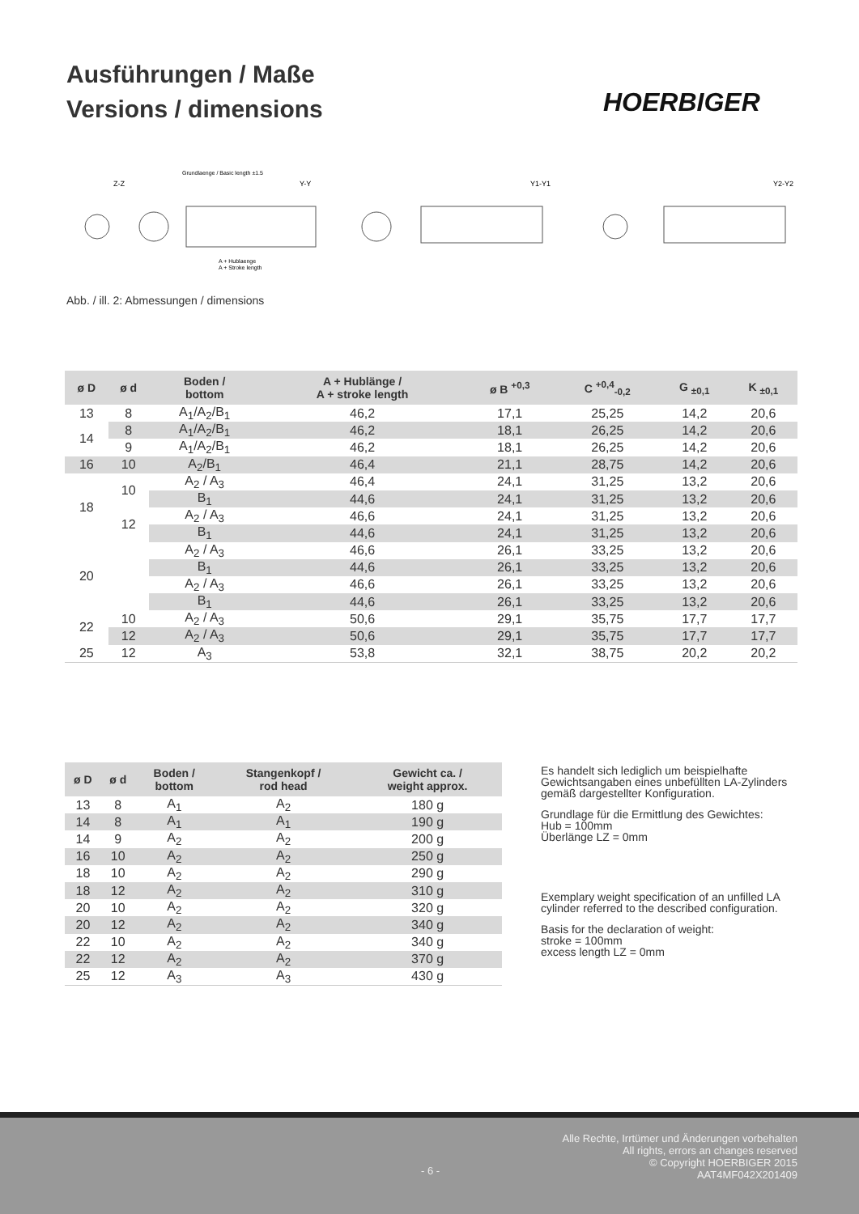Ausführungen / Maße
Versions / dimensions
HOERBIGER
Z-Z
Y-Y
Y1-Y1
Y2-Y2
Grundlaenge / Basic length ±1.5
A + Hublaenge
A + Stroke length
Abb. / ill. 2: Abmessungen / dimensions
| ø D | ø d | Boden / bottom | A + Hublänge / A + stroke length | ø B <sup>+0,3</sup> | C <sup>+0,4</sup><sub>-0,2</sub> | G <sub>±0,1</sub> | K <sub>±0,1</sub> |
| --- | --- | --- | --- | --- | --- | --- | --- |
| 13 | 8 | A<sub>1</sub>/A<sub>2</sub>/B<sub>1</sub> | 46,2 | 17,1 | 25,25 | 14,2 | 20,6 |
| 14 | 8 | A<sub>1</sub>/A<sub>2</sub>/B<sub>1</sub> | 46,2 | 18,1 | 26,25 | 14,2 | 20,6 |
| | 9 | A<sub>1</sub>/A<sub>2</sub>/B<sub>1</sub> | 46,2 | 18,1 | 26,25 | 14,2 | 20,6 |
| 16 | 10 | A<sub>2</sub>/B<sub>1</sub> | 46,4 | 21,1 | 28,75 | 14,2 | 20,6 |
| 18 | 10 | A<sub>2</sub> / A<sub>3</sub> | 46,4 | 24,1 | 31,25 | 13,2 | 20,6 |
| | | B<sub>1</sub> | 44,6 | 24,1 | 31,25 | 13,2 | 20,6 |
| | 12 | A<sub>2</sub> / A<sub>3</sub> | 46,6 | 24,1 | 31,25 | 13,2 | 20,6 |
| | | B<sub>1</sub> | 44,6 | 24,1 | 31,25 | 13,2 | 20,6 |
| 20 | | A<sub>2</sub> / A<sub>3</sub> | 46,6 | 26,1 | 33,25 | 13,2 | 20,6 |
| | | B<sub>1</sub> | 44,6 | 26,1 | 33,25 | 13,2 | 20,6 |
| | | A<sub>2</sub> / A<sub>3</sub> | 46,6 | 26,1 | 33,25 | 13,2 | 20,6 |
| | | B<sub>1</sub> | 44,6 | 26,1 | 33,25 | 13,2 | 20,6 |
| 22 | 10 | A<sub>2</sub> / A<sub>3</sub> | 50,6 | 29,1 | 35,75 | 17,7 | 17,7 |
| | 12 | A<sub>2</sub> / A<sub>3</sub> | 50,6 | 29,1 | 35,75 | 17,7 | 17,7 |
| 25 | 12 | A<sub>3</sub> | 53,8 | 32,1 | 38,75 | 20,2 | 20,2 |
| ø D | ø d | Boden / bottom | Stangenkopf / rod head | Gewicht ca. / weight approx. |
| --- | --- | --- | --- | --- |
| 13 | 8 | A<sub>1</sub> | A<sub>2</sub> | 180 g |
| 14 | 8 | A<sub>1</sub> | A<sub>1</sub> | 190 g |
| 14 | 9 | A<sub>2</sub> | A<sub>2</sub> | 200 g |
| 16 | 10 | A<sub>2</sub> | A<sub>2</sub> | 250 g |
| 18 | 10 | A<sub>2</sub> | A<sub>2</sub> | 290 g |
| 18 | 12 | A<sub>2</sub> | A<sub>2</sub> | 310 g |
| 20 | 10 | A<sub>2</sub> | A<sub>2</sub> | 320 g |
| 20 | 12 | A<sub>2</sub> | A<sub>2</sub> | 340 g |
| 22 | 10 | A<sub>2</sub> | A<sub>2</sub> | 340 g |
| 22 | 12 | A<sub>2</sub> | A<sub>2</sub> | 370 g |
| 25 | 12 | A<sub>3</sub> | A<sub>3</sub> | 430 g |
Es handelt sich lediglich um beispielhafte Gewichtsangaben eines unbefüllten LA-Zylinders gemäß dargestellter Konfiguration.
Grundlage für die Ermittlung des Gewichtes:
Hub = 100mm
Überlänge LZ = 0mm
Exemplary weight specification of an unfilled LA cylinder referred to the described configuration.
Basis for the declaration of weight:
stroke = 100mm
excess length LZ = 0mm
- 6 -
Alle Rechte, Irrtümer und Änderungen vorbehalten
All rights, errors an changes reserved
© Copyright HOERBIGER 2015
AAT4MF042X201409